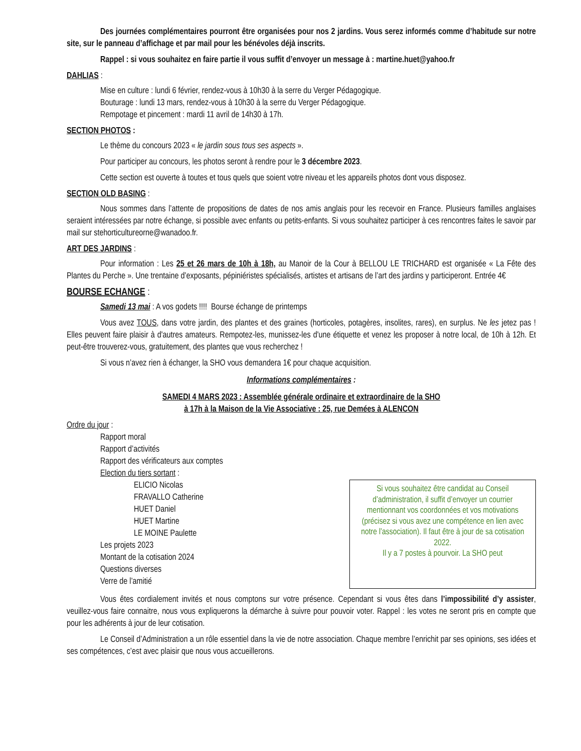Des journées complémentaires pourront être organisées pour nos 2 jardins. Vous serez informés comme d’habitude sur notre site, sur le panneau d’affichage et par mail pour les bénévoles déjà inscrits.
Rappel : si vous souhaitez en faire partie il vous suffit d’envoyer un message à : martine.huet@yahoo.fr
DAHLIAS :
Mise en culture : lundi 6 février, rendez-vous à 10h30 à la serre du Verger Pédagogique.
Bouturage : lundi 13 mars, rendez-vous à 10h30 à la serre du Verger Pédagogique.
Rempotage et pincement : mardi 11 avril de 14h30 à 17h.
SECTION PHOTOS :
Le thème du concours 2023 « le jardin sous tous ses aspects ».
Pour participer au concours, les photos seront à rendre pour le 3 décembre 2023.
Cette section est ouverte à toutes et tous quels que soient votre niveau et les appareils photos dont vous disposez.
SECTION OLD BASING :
Nous sommes dans l’attente de propositions de dates de nos amis anglais pour les recevoir en France. Plusieurs familles anglaises seraient intéressées par notre échange, si possible avec enfants ou petits-enfants. Si vous souhaitez participer à ces rencontres faites le savoir par mail sur stehorticultureorne@wanadoo.fr.
ART DES JARDINS :
Pour information : Les 25 et 26 mars de 10h à 18h, au Manoir de la Cour à BELLOU LE TRICHARD est organisée « La Fête des Plantes du Perche ». Une trentaine d’exposants, pépiniéristes spécialisés, artistes et artisans de l’art des jardins y participeront. Entrée 4€
BOURSE ECHANGE :
Samedi 13 mai : A vos godets !!!! Bourse échange de printemps
Vous avez TOUS, dans votre jardin, des plantes et des graines (horticoles, potagères, insolites, rares), en surplus. Ne les jetez pas ! Elles peuvent faire plaisir à d'autres amateurs. Rempotez-les, munissez-les d'une étiquette et venez les proposer à notre local, de 10h à 12h. Et peut-être trouverez-vous, gratuitement, des plantes que vous recherchez !
Si vous n’avez rien à échanger, la SHO vous demandera 1€ pour chaque acquisition.
Informations complémentaires :
SAMEDI 4 MARS 2023 : Assemblée générale ordinaire et extraordinaire de la SHO
à 17h à la Maison de la Vie Associative : 25, rue Demées à ALENCON
Ordre du jour :
Rapport moral
Rapport d’activités
Rapport des vérificateurs aux comptes
Election du tiers sortant :
ELICIO Nicolas
FRAVALLO Catherine
HUET Daniel
HUET Martine
LE MOINE Paulette
Les projets 2023
Montant de la cotisation 2024
Questions diverses
Verre de l’amitié
Si vous souhaitez être candidat au Conseil d’administration, il suffit d’envoyer un courrier mentionnant vos coordonnées et vos motivations (précisez si vous avez une compétence en lien avec notre l’association). Il faut être à jour de sa cotisation 2022.
Il y a 7 postes à pourvoir. La SHO peut
Vous êtes cordialement invités et nous comptons sur votre présence. Cependant si vous êtes dans l’impossibilité d’y assister, veuillez-vous faire connaitre, nous vous expliquerons la démarche à suivre pour pouvoir voter. Rappel : les votes ne seront pris en compte que pour les adhérents à jour de leur cotisation.
Le Conseil d’Administration a un rôle essentiel dans la vie de notre association. Chaque membre l’enrichit par ses opinions, ses idées et ses compétences, c’est avec plaisir que nous vous accueillerons.